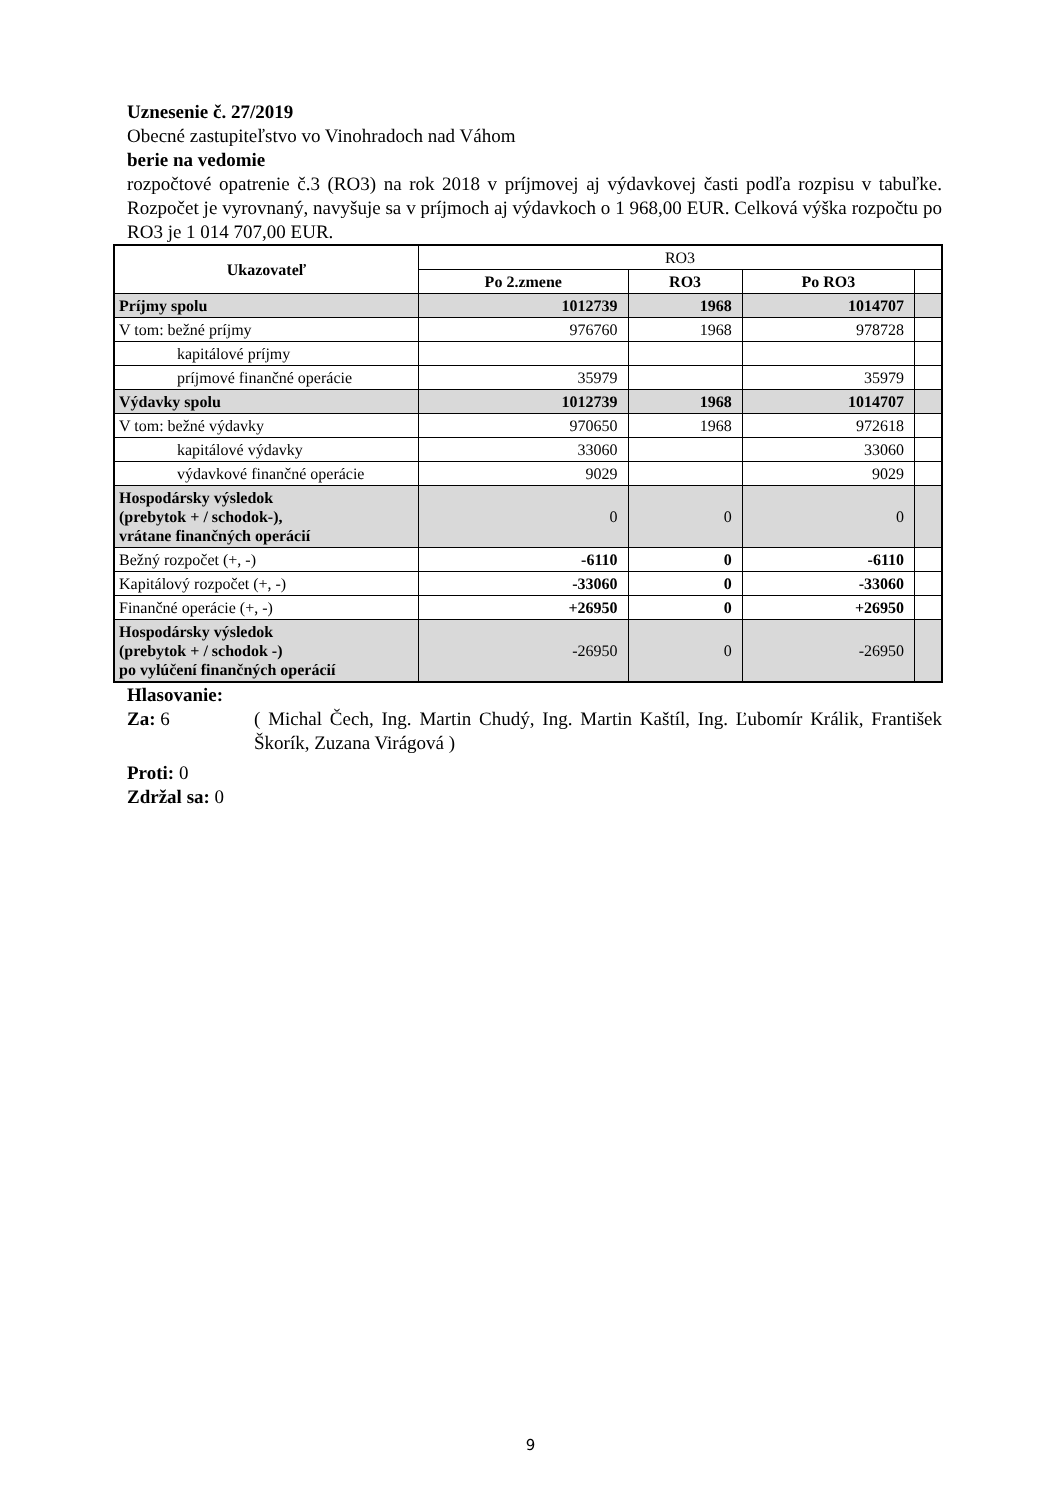Uznesenie č. 27/2019
Obecné zastupiteľstvo vo Vinohradoch nad Váhom
berie na vedomie
rozpočtové opatrenie č.3 (RO3) na rok 2018 v príjmovej aj výdavkovej časti podľa rozpisu v tabuľke. Rozpočet je vyrovnaný, navyšuje sa v príjmoch aj výdavkoch o 1 968,00 EUR. Celková výška rozpočtu po RO3 je 1 014 707,00 EUR.
| Ukazovateľ | RO3 | | | |
| | Po 2.zmene | RO3 | Po RO3 | |
| Príjmy spolu | 1012739 | 1968 | 1014707 | |
| V tom: bežné príjmy | 976760 | 1968 | 978728 | |
| kapitálové príjmy | | | | |
| príjmové finančné operácie | 35979 | | 35979 | |
| Výdavky spolu | 1012739 | 1968 | 1014707 | |
| V tom: bežné výdavky | 970650 | 1968 | 972618 | |
| kapitálové výdavky | 33060 | | 33060 | |
| výdavkové finančné operácie | 9029 | | 9029 | |
| Hospodársky výsledok (prebytok + / schodok-), vrátane finančných operácií | 0 | 0 | 0 | |
| Bežný rozpočet (+, -) | -6110 | 0 | -6110 | |
| Kapitálový rozpočet (+, -) | -33060 | 0 | -33060 | |
| Finančné operácie (+, -) | +26950 | 0 | +26950 | |
| Hospodársky výsledok (prebytok + / schodok -) po vylúčení finančných operácií | -26950 | 0 | -26950 | |
Hlasovanie:
Za: 6 ( Michal Čech, Ing. Martin Chudý, Ing. Martin Kaštíl, Ing. Ľubomír Králik, František Škorík, Zuzana Virágová )
Proti: 0
Zdržal sa: 0
9